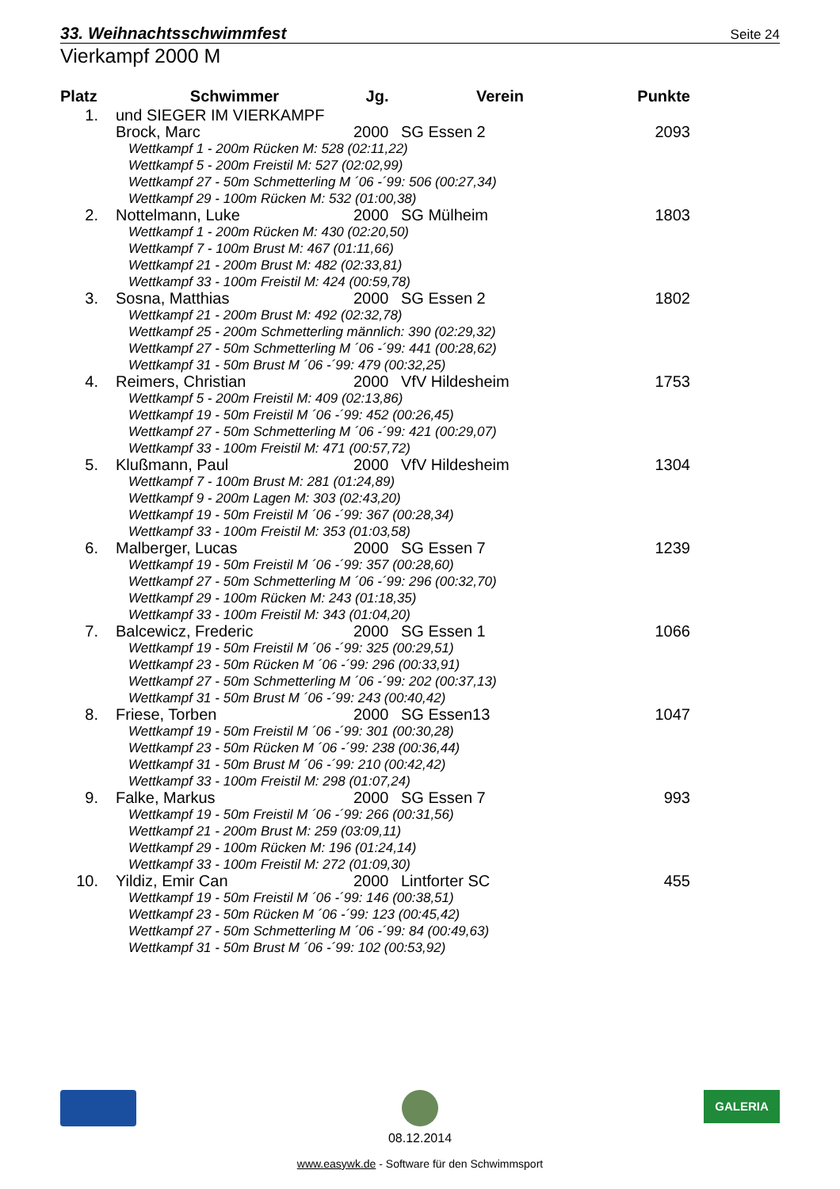33. Weihnachtsschwimmfest Seite 24
Vierkampf 2000 M
| Platz | Schwimmer | Jg. | Verein | Punkte |
| --- | --- | --- | --- | --- |
| 1. | und SIEGER IM VIERKAMPF | | | |
| | Brock, Marc | 2000 | SG Essen 2 | 2093 |
| | Wettkampf 1 - 200m Rücken M: 528 (02:11,22) | | | |
| | Wettkampf 5 - 200m Freistil M: 527 (02:02,99) | | | |
| | Wettkampf 27 - 50m Schmetterling M ´06 -´99: 506 (00:27,34) | | | |
| | Wettkampf 29 - 100m Rücken M: 532 (01:00,38) | | | |
| 2. | Nottelmann, Luke | 2000 | SG Mülheim | 1803 |
| | Wettkampf 1 - 200m Rücken M: 430 (02:20,50) | | | |
| | Wettkampf 7 - 100m Brust M: 467 (01:11,66) | | | |
| | Wettkampf 21 - 200m Brust M: 482 (02:33,81) | | | |
| | Wettkampf 33 - 100m Freistil M: 424 (00:59,78) | | | |
| 3. | Sosna, Matthias | 2000 | SG Essen 2 | 1802 |
| | Wettkampf 21 - 200m Brust M: 492 (02:32,78) | | | |
| | Wettkampf 25 - 200m Schmetterling männlich: 390 (02:29,32) | | | |
| | Wettkampf 27 - 50m Schmetterling M ´06 -´99: 441 (00:28,62) | | | |
| | Wettkampf 31 - 50m Brust M ´06 -´99: 479 (00:32,25) | | | |
| 4. | Reimers, Christian | 2000 | VfV Hildesheim | 1753 |
| | Wettkampf 5 - 200m Freistil M: 409 (02:13,86) | | | |
| | Wettkampf 19 - 50m Freistil M ´06 -´99: 452 (00:26,45) | | | |
| | Wettkampf 27 - 50m Schmetterling M ´06 -´99: 421 (00:29,07) | | | |
| | Wettkampf 33 - 100m Freistil M: 471 (00:57,72) | | | |
| 5. | Klußmann, Paul | 2000 | VfV Hildesheim | 1304 |
| | Wettkampf 7 - 100m Brust M: 281 (01:24,89) | | | |
| | Wettkampf 9 - 200m Lagen M: 303 (02:43,20) | | | |
| | Wettkampf 19 - 50m Freistil M ´06 -´99: 367 (00:28,34) | | | |
| | Wettkampf 33 - 100m Freistil M: 353 (01:03,58) | | | |
| 6. | Malberger, Lucas | 2000 | SG Essen 7 | 1239 |
| | Wettkampf 19 - 50m Freistil M ´06 -´99: 357 (00:28,60) | | | |
| | Wettkampf 27 - 50m Schmetterling M ´06 -´99: 296 (00:32,70) | | | |
| | Wettkampf 29 - 100m Rücken M: 243 (01:18,35) | | | |
| | Wettkampf 33 - 100m Freistil M: 343 (01:04,20) | | | |
| 7. | Balcewicz, Frederic | 2000 | SG Essen 1 | 1066 |
| | Wettkampf 19 - 50m Freistil M ´06 -´99: 325 (00:29,51) | | | |
| | Wettkampf 23 - 50m Rücken M ´06 -´99: 296 (00:33,91) | | | |
| | Wettkampf 27 - 50m Schmetterling M ´06 -´99: 202 (00:37,13) | | | |
| | Wettkampf 31 - 50m Brust M ´06 -´99: 243 (00:40,42) | | | |
| 8. | Friese, Torben | 2000 | SG Essen13 | 1047 |
| | Wettkampf 19 - 50m Freistil M ´06 -´99: 301 (00:30,28) | | | |
| | Wettkampf 23 - 50m Rücken M ´06 -´99: 238 (00:36,44) | | | |
| | Wettkampf 31 - 50m Brust M ´06 -´99: 210 (00:42,42) | | | |
| | Wettkampf 33 - 100m Freistil M: 298 (01:07,24) | | | |
| 9. | Falke, Markus | 2000 | SG Essen 7 | 993 |
| | Wettkampf 19 - 50m Freistil M ´06 -´99: 266 (00:31,56) | | | |
| | Wettkampf 21 - 200m Brust M: 259 (03:09,11) | | | |
| | Wettkampf 29 - 100m Rücken M: 196 (01:24,14) | | | |
| | Wettkampf 33 - 100m Freistil M: 272 (01:09,30) | | | |
| 10. | Yildiz, Emir Can | 2000 | Lintforter SC | 455 |
| | Wettkampf 19 - 50m Freistil M ´06 -´99: 146 (00:38,51) | | | |
| | Wettkampf 23 - 50m Rücken M ´06 -´99: 123 (00:45,42) | | | |
| | Wettkampf 27 - 50m Schmetterling M ´06 -´99: 84 (00:49,63) | | | |
| | Wettkampf 31 - 50m Brust M ´06 -´99: 102 (00:53,92) | | | |
08.12.2014
GALERIA
www.easywk.de - Software für den Schwimmsport